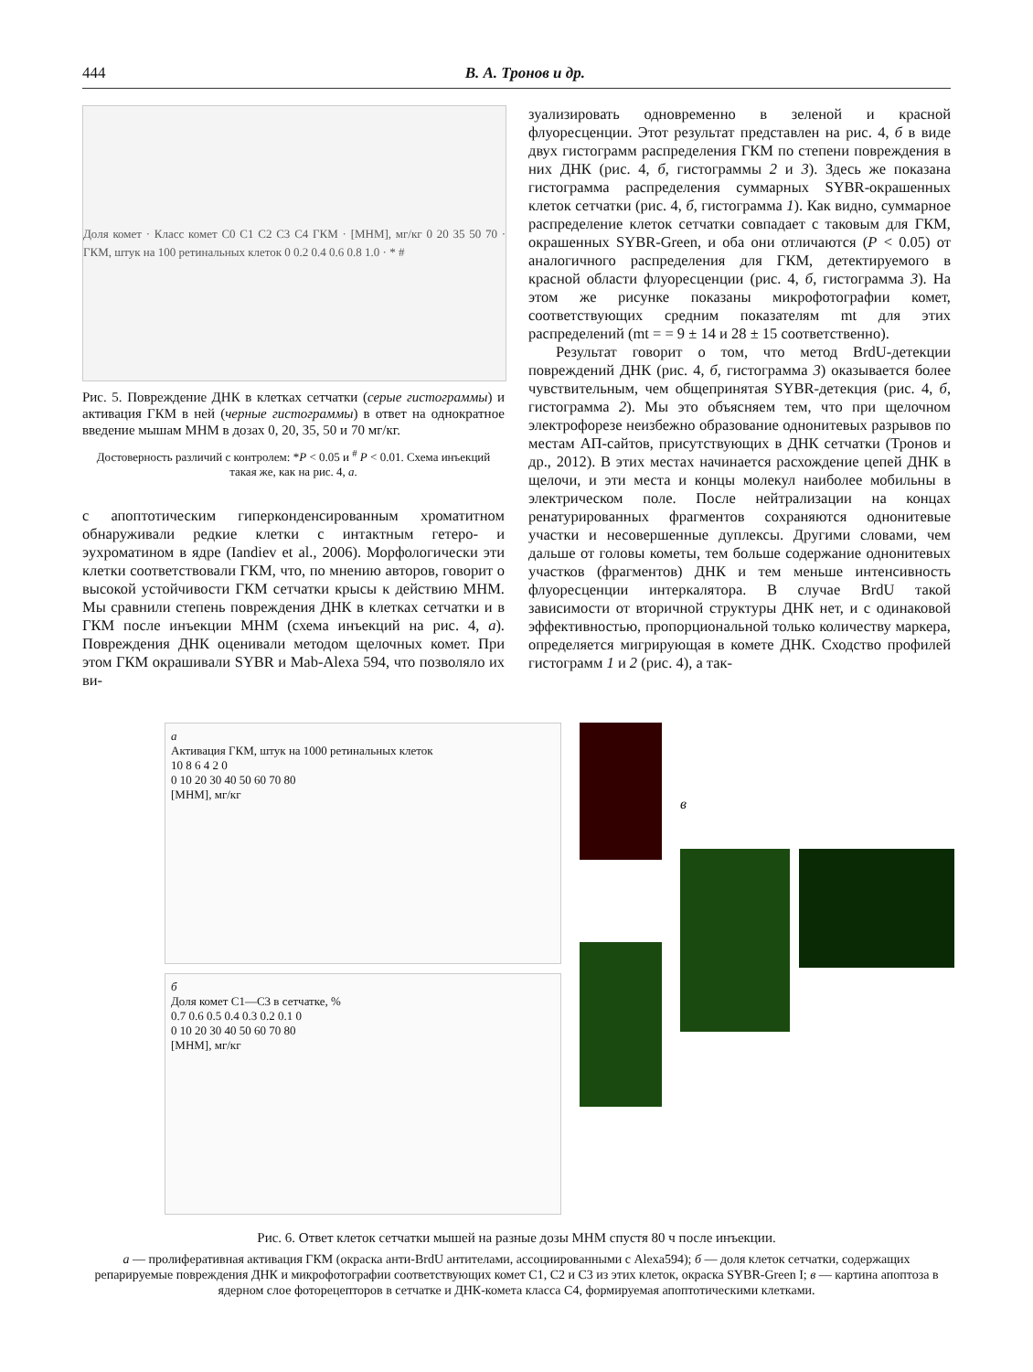444 В. А. Тронов и др.
Доля комет · Класс комет C0 C1 C2 C3 C4 ГКМ · [МНМ], мг/кг 0 20 35 50 70 · ГКМ, штук на 100 ретинальных клеток 0 0.2 0.4 0.6 0.8 1.0 · * #
Рис. 5. Повреждение ДНК в клетках сетчатки (серые гистограммы) и активация ГКМ в ней (черные гистограммы) в ответ на однократное введение мышам МНМ в дозах 0, 20, 35, 50 и 70 мг/кг.
Достоверность различий с контролем: *P < 0.05 и <sup>#</sup> P < 0.01. Схема инъекций такая же, как на рис. 4, а.
с апоптотическим гиперконденсированным хроматитном обнаруживали редкие клетки с интактным гетеро- и эухроматином в ядре (Iandiev et al., 2006). Морфологически эти клетки соответствовали ГКМ, что, по мнению авторов, говорит о высокой устойчивости ГКМ сетчатки крысы к действию МНМ. Мы сравнили степень повреждения ДНК в клетках сетчатки и в ГКМ после инъекции МНМ (схема инъекций на рис. 4, а). Повреждения ДНК оценивали методом щелочных комет. При этом ГКМ окрашивали SYBR и Mab-Alexa 594, что позволяло их ви-
зуализировать одновременно в зеленой и красной флуоресценции. Этот результат представлен на рис. 4, б в виде двух гистограмм распределения ГКМ по степени повреждения в них ДНК (рис. 4, б, гистограммы 2 и 3). Здесь же показана гистограмма распределения суммарных SYBR-окрашенных клеток сетчатки (рис. 4, б, гистограмма 1). Как видно, суммарное распределение клеток сетчатки совпадает с таковым для ГКМ, окрашенных SYBR-Green, и оба они отличаются (P < 0.05) от аналогичного распределения для ГКМ, детектируемого в красной области флуоресценции (рис. 4, б, гистограмма 3). На этом же рисунке показаны микрофотографии комет, соответствующих средним показателям mt для этих распределений (mt = = 9 ± 14 и 28 ± 15 соответственно).
Результат говорит о том, что метод BrdU-детекции повреждений ДНК (рис. 4, б, гистограмма 3) оказывается более чувствительным, чем общепринятая SYBR-детекция (рис. 4, б, гистограмма 2). Мы это объясняем тем, что при щелочном электрофорезе неизбежно образование однонитевых разрывов по местам АП-сайтов, присутствующих в ДНК сетчатки (Тронов и др., 2012). В этих местах начинается расхождение цепей ДНК в щелочи, и эти места и концы молекул наиболее мобильны в электрическом поле. После нейтрализации на концах ренатурированных фрагментов сохраняются однонитевые участки и несовершенные дуплексы. Другими словами, чем дальше от головы кометы, тем больше содержание однонитевых участков (фрагментов) ДНК и тем меньше интенсивность флуоресценции интеркалятора. В случае BrdU такой зависимости от вторичной структуры ДНК нет, и с одинаковой эффективностью, пропорциональной только количеству маркера, определяется мигрирующая в комете ДНК. Сходство профилей гистограмм 1 и 2 (рис. 4), а так-
а
Активация ГКМ, штук на 1000 ретинальных клеток
10 8 6 4 2 0
0 10 20 30 40 50 60 70 80
[МНМ], мг/кг
б
Доля комет С1—С3 в сетчатке, %
0.7 0.6 0.5 0.4 0.3 0.2 0.1 0
0 10 20 30 40 50 60 70 80
[МНМ], мг/кг
в
Рис. 6. Ответ клеток сетчатки мышей на разные дозы МНМ спустя 80 ч после инъекции.
а — пролиферативная активация ГКМ (окраска анти-BrdU антителами, ассоциированными с Alexa594); б — доля клеток сетчатки, содержащих репарируемые повреждения ДНК и микрофотографии соответствующих комет С1, С2 и С3 из этих клеток, окраска SYBR-Green I; в — картина апоптоза в ядерном слое фоторецепторов в сетчатке и ДНК-комета класса С4, формируемая апоптотическими клетками.